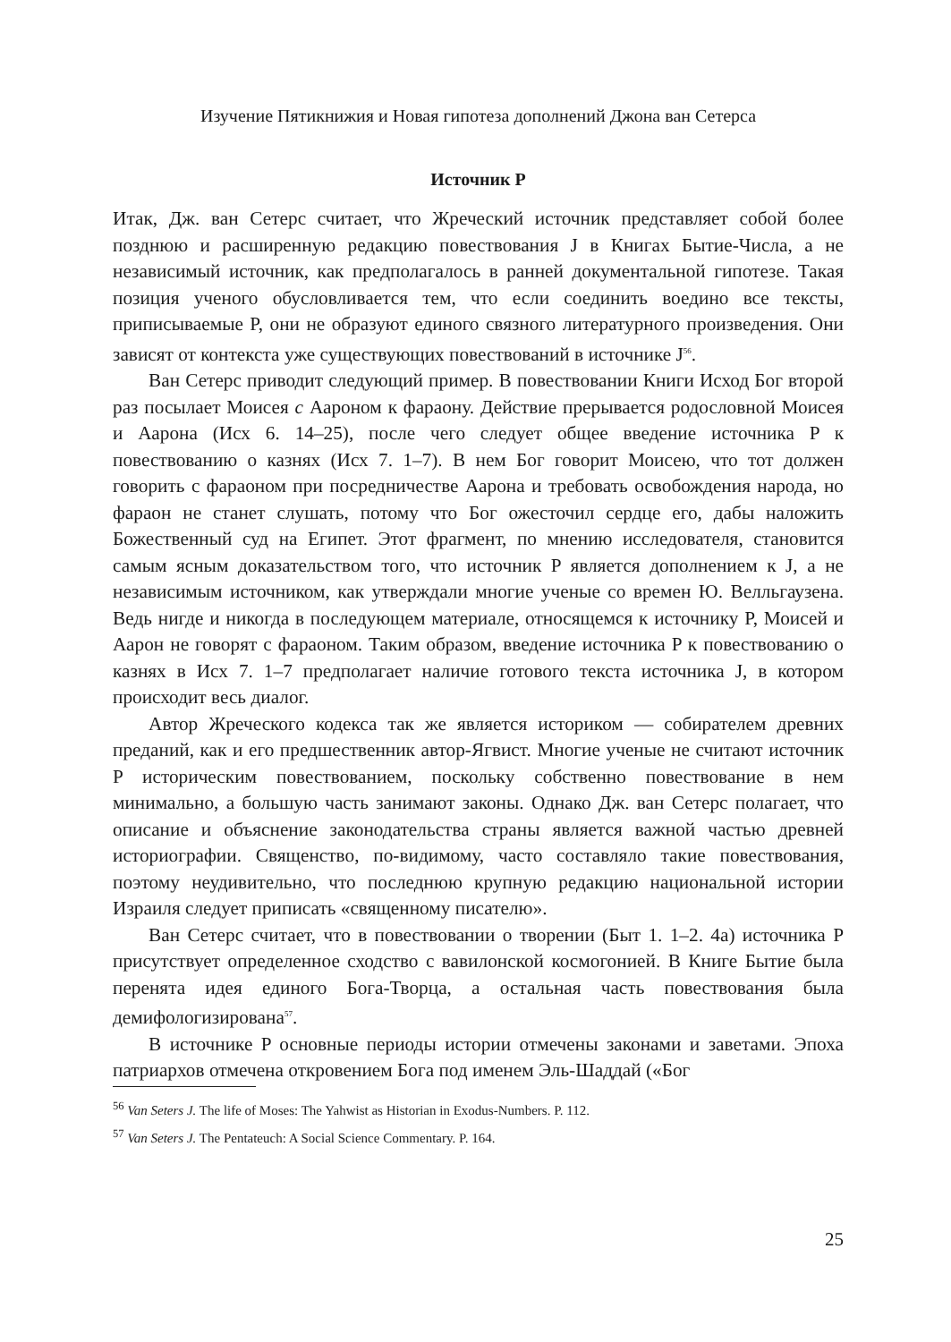Изучение Пятикнижия и Новая гипотеза дополнений Джона ван Сетерса
Источник P
Итак, Дж. ван Сетерс считает, что Жреческий источник представляет собой более позднюю и расширенную редакцию повествования J в Книгах Бытие-Числа, а не независимый источник, как предполагалось в ранней документальной гипотезе. Такая позиция ученого обусловливается тем, что если соединить воедино все тексты, приписываемые P, они не образуют единого связного литературного произведения. Они зависят от контекста уже существующих повествований в источнике J<sup>56</sup>.
Ван Сетерс приводит следующий пример. В повествовании Книги Исход Бог второй раз посылает Моисея с Аароном к фараону. Действие прерывается родословной Моисея и Аарона (Исх 6. 14–25), после чего следует общее введение источника P к повествованию о казнях (Исх 7. 1–7). В нем Бог говорит Моисею, что тот должен говорить с фараоном при посредничестве Аарона и требовать освобождения народа, но фараон не станет слушать, потому что Бог ожесточил сердце его, дабы наложить Божественный суд на Египет. Этот фрагмент, по мнению исследователя, становится самым ясным доказательством того, что источник P является дополнением к J, а не независимым источником, как утверждали многие ученые со времен Ю. Велльгаузена. Ведь нигде и никогда в последующем материале, относящемся к источнику P, Моисей и Аарон не говорят с фараоном. Таким образом, введение источника P к повествованию о казнях в Исх 7. 1–7 предполагает наличие готового текста источника J, в котором происходит весь диалог.
Автор Жреческого кодекса так же является историком — собирателем древних преданий, как и его предшественник автор-Ягвист. Многие ученые не считают источник P историческим повествованием, поскольку собственно повествование в нем минимально, а большую часть занимают законы. Однако Дж. ван Сетерс полагает, что описание и объяснение законодательства страны является важной частью древней историографии. Священство, по-видимому, часто составляло такие повествования, поэтому неудивительно, что последнюю крупную редакцию национальной истории Израиля следует приписать «священному писателю».
Ван Сетерс считает, что в повествовании о творении (Быт 1. 1–2. 4а) источника P присутствует определенное сходство с вавилонской космогонией. В Книге Бытие была перенята идея единого Бога-Творца, а остальная часть повествования была демифологизирована<sup>57</sup>.
В источнике P основные периоды истории отмечены законами и заветами. Эпоха патриархов отмечена откровением Бога под именем Эль-Шаддай («Бог
<sup>56</sup> Van Seters J. The life of Moses: The Yahwist as Historian in Exodus-Numbers. P. 112.
<sup>57</sup> Van Seters J. The Pentateuch: A Social Science Commentary. P. 164.
25